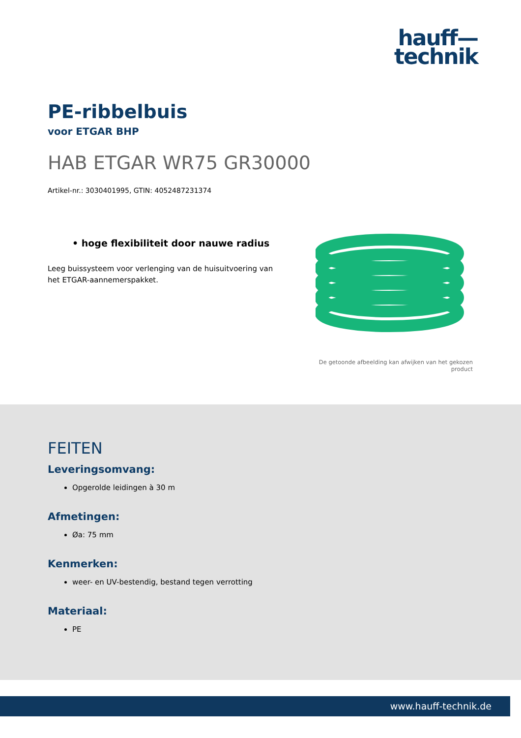hauff—
technik
PE-ribbelbuis
voor ETGAR BHP
HAB ETGAR WR75 GR30000
Artikel-nr.: 3030401995, GTIN: 4052487231374
• hoge flexibiliteit door nauwe radius
Leeg buissysteem voor verlenging van de huisuitvoering van het ETGAR-aannemerspakket.
De getoonde afbeelding kan afwijken van het gekozen product
FEITEN
Leveringsomvang:
Opgerolde leidingen à 30 m
Afmetingen:
Øa: 75 mm
Kenmerken:
weer- en UV-bestendig, bestand tegen verrotting
Materiaal:
PE
www.hauff-technik.de